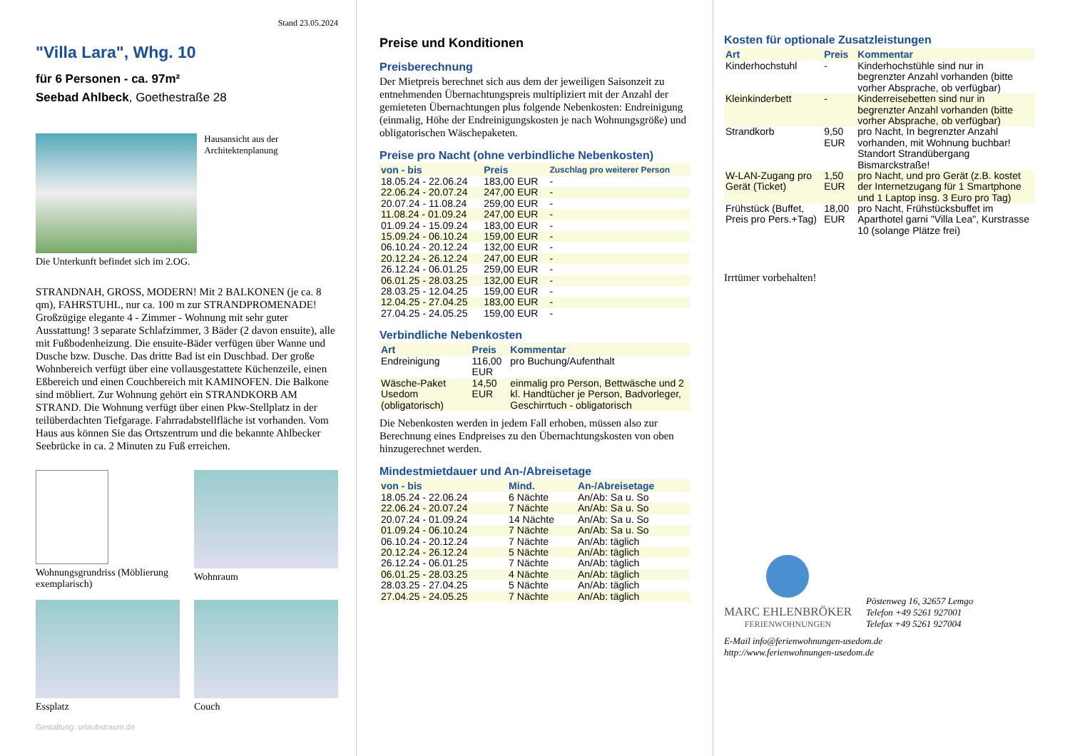Stand 23.05.2024
"Villa Lara", Whg. 10
für 6 Personen - ca. 97m²
Seebad Ahlbeck, Goethestraße 28
Hausansicht aus der Architektenplanung
Die Unterkunft befindet sich im 2.OG.
STRANDNAH, GROSS, MODERN! Mit 2 BALKONEN (je ca. 8 qm), FAHRSTUHL, nur ca. 100 m zur STRANDPROMENADE! Großzügige elegante 4 - Zimmer - Wohnung mit sehr guter Ausstattung! 3 separate Schlafzimmer, 3 Bäder (2 davon ensuite), alle mit Fußbodenheizung. Die ensuite-Bäder verfügen über Wanne und Dusche bzw. Dusche. Das dritte Bad ist ein Duschbad. Der große Wohnbereich verfügt über eine vollausgestattete Küchenzeile, einen Eßbereich und einen Couchbereich mit KAMINOFEN. Die Balkone sind möbliert. Zur Wohnung gehört ein STRANDKORB AM STRAND. Die Wohnung verfügt über einen Pkw-Stellplatz in der teilüberdachten Tiefgarage. Fahrradabstellfläche ist vorhanden. Vom Haus aus können Sie das Ortszentrum und die bekannte Ahlbecker Seebrücke in ca. 2 Minuten zu Fuß erreichen.
Wohnungsgrundriss (Möblierung exemplarisch)
Wohnraum
Essplatz
Couch
Gestaltung: urlaubstraum.de
Preise und Konditionen
Preisberechnung
Der Mietpreis berechnet sich aus dem der jeweiligen Saisonzeit zu entnehmenden Übernachtungspreis multipliziert mit der Anzahl der gemieteten Übernachtungen plus folgende Nebenkosten: Endreinigung (einmalig, Höhe der Endreinigungskosten je nach Wohnungsgröße) und obligatorischen Wäschepaketen.
Preise pro Nacht (ohne verbindliche Nebenkosten)
| von - bis | Preis | Zuschlag pro weiterer Person |
| --- | --- | --- |
| 18.05.24 - 22.06.24 | 183,00 EUR | - |
| 22.06.24 - 20.07.24 | 247,00 EUR | - |
| 20.07.24 - 11.08.24 | 259,00 EUR | - |
| 11.08.24 - 01.09.24 | 247,00 EUR | - |
| 01.09.24 - 15.09.24 | 183,00 EUR | - |
| 15.09.24 - 06.10.24 | 159,00 EUR | - |
| 06.10.24 - 20.12.24 | 132,00 EUR | - |
| 20.12.24 - 26.12.24 | 247,00 EUR | - |
| 26.12.24 - 06.01.25 | 259,00 EUR | - |
| 06.01.25 - 28.03.25 | 132,00 EUR | - |
| 28.03.25 - 12.04.25 | 159,00 EUR | - |
| 12.04.25 - 27.04.25 | 183,00 EUR | - |
| 27.04.25 - 24.05.25 | 159,00 EUR | - |
Verbindliche Nebenkosten
| Art | Preis | Kommentar |
| --- | --- | --- |
| Endreinigung | 116,00 EUR | pro Buchung/Aufenthalt |
| Wäsche-Paket Usedom (obligatorisch) | 14,50 EUR | einmalig pro Person, Bettwäsche und 2 kl. Handtücher je Person, Badvorleger, Geschirrtuch - obligatorisch |
Die Nebenkosten werden in jedem Fall erhoben, müssen also zur Berechnung eines Endpreises zu den Übernachtungskosten von oben hinzugerechnet werden.
Mindestmietdauer und An-/Abreisetage
| von - bis | Mind. | An-/Abreisetage |
| --- | --- | --- |
| 18.05.24 - 22.06.24 | 6 Nächte | An/Ab: Sa u. So |
| 22.06.24 - 20.07.24 | 7 Nächte | An/Ab: Sa u. So |
| 20.07.24 - 01.09.24 | 14 Nächte | An/Ab: Sa u. So |
| 01.09.24 - 06.10.24 | 7 Nächte | An/Ab: Sa u. So |
| 06.10.24 - 20.12.24 | 7 Nächte | An/Ab: täglich |
| 20.12.24 - 26.12.24 | 5 Nächte | An/Ab: täglich |
| 26.12.24 - 06.01.25 | 7 Nächte | An/Ab: täglich |
| 06.01.25 - 28.03.25 | 4 Nächte | An/Ab: täglich |
| 28.03.25 - 27.04.25 | 5 Nächte | An/Ab: täglich |
| 27.04.25 - 24.05.25 | 7 Nächte | An/Ab: täglich |
Kosten für optionale Zusatzleistungen
| Art | Preis | Kommentar |
| --- | --- | --- |
| Kinderhochstuhl | - | Kinderhochstühle sind nur in begrenzter Anzahl vorhanden (bitte vorher Absprache, ob verfügbar) |
| Kleinkinderbett | - | Kinderreisebetten sind nur in begrenzter Anzahl vorhanden (bitte vorher Absprache, ob verfügbar) |
| Strandkorb | 9,50 EUR | pro Nacht, In begrenzter Anzahl vorhanden, mit Wohnung buchbar! Standort Strandübergang Bismarckstraße! |
| W-LAN-Zugang pro Gerät (Ticket) | 1,50 EUR | pro Nacht, und pro Gerät (z.B. kostet der Internetzugang für 1 Smartphone und 1 Laptop insg. 3 Euro pro Tag) |
| Frühstück (Buffet, Preis pro Pers.+Tag) | 18,00 EUR | pro Nacht, Frühstücksbuffet im Aparthotel garni "Villa Lea", Kurstrasse 10 (solange Plätze frei) |
Irrtümer vorbehalten!
MARC EHLENBRÖKER
FERIENWOHNUNGEN
Pöstenweg 16, 32657 Lemgo
Telefon +49 5261 927001
Telefax +49 5261 927004
E-Mail info@ferienwohnungen-usedom.de
http://www.ferienwohnungen-usedom.de